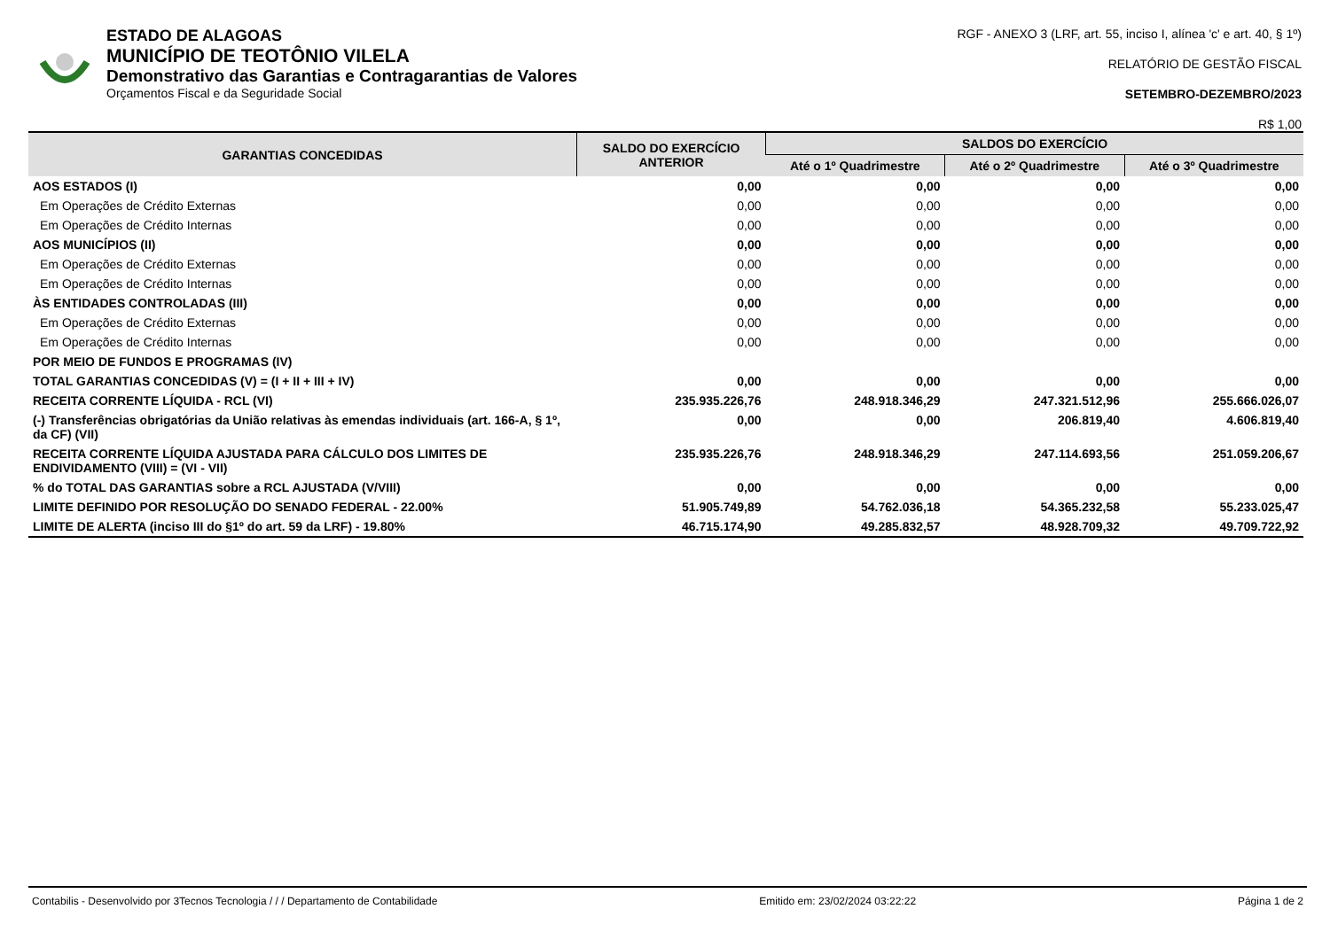ESTADO DE ALAGOAS
MUNICÍPIO DE TEOTÔNIO VILELA
Demonstrativo das Garantias e Contragarantias de Valores
Orçamentos Fiscal e da Seguridade Social
RGF - ANEXO 3 (LRF, art. 55, inciso I, alínea 'c' e art. 40, § 1º)
RELATÓRIO DE GESTÃO FISCAL
SETEMBRO-DEZEMBRO/2023
R$ 1,00
| GARANTIAS CONCEDIDAS | SALDO DO EXERCÍCIO ANTERIOR | SALDOS DO EXERCÍCIO | | |
| --- | --- | --- | --- | --- |
| | | Até o 1º Quadrimestre | Até o 2º Quadrimestre | Até o 3º Quadrimestre |
| AOS ESTADOS (I) | 0,00 | 0,00 | 0,00 | 0,00 |
| Em Operações de Crédito Externas | 0,00 | 0,00 | 0,00 | 0,00 |
| Em Operações de Crédito Internas | 0,00 | 0,00 | 0,00 | 0,00 |
| AOS MUNICÍPIOS (II) | 0,00 | 0,00 | 0,00 | 0,00 |
| Em Operações de Crédito Externas | 0,00 | 0,00 | 0,00 | 0,00 |
| Em Operações de Crédito Internas | 0,00 | 0,00 | 0,00 | 0,00 |
| ÀS ENTIDADES CONTROLADAS (III) | 0,00 | 0,00 | 0,00 | 0,00 |
| Em Operações de Crédito Externas | 0,00 | 0,00 | 0,00 | 0,00 |
| Em Operações de Crédito Internas | 0,00 | 0,00 | 0,00 | 0,00 |
| POR MEIO DE FUNDOS E PROGRAMAS (IV) | | | | |
| TOTAL GARANTIAS CONCEDIDAS (V) = (I + II + III + IV) | 0,00 | 0,00 | 0,00 | 0,00 |
| RECEITA CORRENTE LÍQUIDA - RCL (VI) | 235.935.226,76 | 248.918.346,29 | 247.321.512,96 | 255.666.026,07 |
| (-) Transferências obrigatórias da União relativas às emendas individuais (art. 166-A, § 1º, da CF) (VII) | 0,00 | 0,00 | 206.819,40 | 4.606.819,40 |
| RECEITA CORRENTE LÍQUIDA AJUSTADA PARA CÁLCULO DOS LIMITES DE ENDIVIDAMENTO (VIII) = (VI - VII) | 235.935.226,76 | 248.918.346,29 | 247.114.693,56 | 251.059.206,67 |
| % do TOTAL DAS GARANTIAS sobre a RCL AJUSTADA (V/VIII) | 0,00 | 0,00 | 0,00 | 0,00 |
| LIMITE DEFINIDO POR RESOLUÇÃO DO SENADO FEDERAL - 22.00% | 51.905.749,89 | 54.762.036,18 | 54.365.232,58 | 55.233.025,47 |
| LIMITE DE ALERTA (inciso III do §1º do art. 59 da LRF) - 19.80% | 46.715.174,90 | 49.285.832,57 | 48.928.709,32 | 49.709.722,92 |
Contabilis - Desenvolvido por 3Tecnos Tecnologia / / / Departamento de Contabilidade Emitido em: 23/02/2024 03:22:22 Página 1 de 2